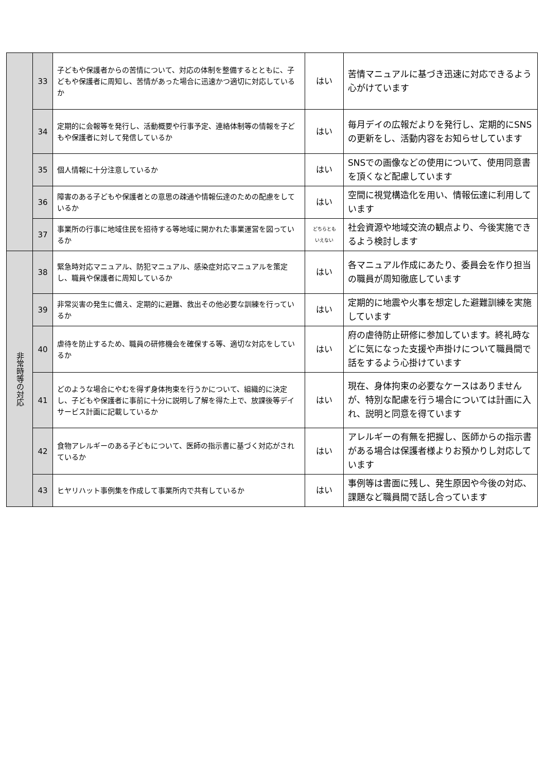| | 33 | 子どもや保護者からの苦情について、対応の体制を整備するとともに、子どもや保護者に周知し、苦情があった場合に迅速かつ適切に対応しているか | はい | 苦情マニュアルに基づき迅速に対応できるよう心がけています |
| | 34 | 定期的に会報等を発行し、活動概要や行事予定、連絡体制等の情報を子どもや保護者に対して発信しているか | はい | 毎月デイの広報だよりを発行し、定期的にSNSの更新をし、活動内容をお知らせしています |
| | 35 | 個人情報に十分注意しているか | はい | SNSでの画像などの使用について、使用同意書を頂くなど配慮しています |
| | 36 | 障害のある子どもや保護者との意思の疎通や情報伝達のための配慮をしているか | はい | 空間に視覚構造化を用い、情報伝達に利用しています |
| | 37 | 事業所の行事に地域住民を招待する等地域に開かれた事業運営を図っているか | どちらとも いえない | 社会資源や地域交流の観点より、今後実施できるよう検討します |
| 非常時等の対応 | 38 | 緊急時対応マニュアル、防犯マニュアル、感染症対応マニュアルを策定し、職員や保護者に周知しているか | はい | 各マニュアル作成にあたり、委員会を作り担当の職員が周知徹底しています |
| | 39 | 非常災害の発生に備え、定期的に避難、救出その他必要な訓練を行っているか | はい | 定期的に地震や火事を想定した避難訓練を実施しています |
| | 40 | 虐待を防止するため、職員の研修機会を確保する等、適切な対応をしているか | はい | 府の虐待防止研修に参加しています。終礼時などに気になった支援や声掛けについて職員間で話をするよう心掛けています |
| | 41 | どのような場合にやむを得ず身体拘束を行うかについて、組織的に決定し、子どもや保護者に事前に十分に説明し了解を得た上で、放課後等デイサービス計画に記載しているか | はい | 現在、身体拘束の必要なケースはありませんが、特別な配慮を行う場合については計画に入れ、説明と同意を得ています |
| | 42 | 食物アレルギーのある子どもについて、医師の指示書に基づく対応がされているか | はい | アレルギーの有無を把握し、医師からの指示書がある場合は保護者様よりお預かりし対応しています |
| | 43 | ヒヤリハット事例集を作成して事業所内で共有しているか | はい | 事例等は書面に残し、発生原因や今後の対応、課題など職員間で話し合っています |